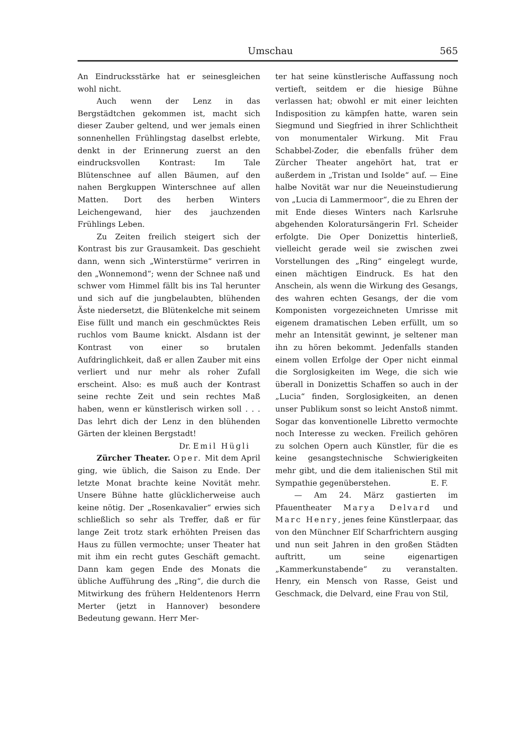Umschau 565
An Eindrucksstärke hat er seinesgleichen wohl nicht.
Auch wenn der Lenz in das Bergstädtchen gekommen ist, macht sich dieser Zauber geltend, und wer jemals einen sonnenhellen Frühlingstag daselbst erlebte, denkt in der Erinnerung zuerst an den eindrucksvollen Kontrast: Im Tale Blütenschnee auf allen Bäumen, auf den nahen Bergkuppen Winterschnee auf allen Matten. Dort des herben Winters Leichengewand, hier des jauchzenden Frühlings Leben.
Zu Zeiten freilich steigert sich der Kontrast bis zur Grausamkeit. Das geschieht dann, wenn sich „Winterstürme“ verirren in den „Wonnemond“; wenn der Schnee naß und schwer vom Himmel fällt bis ins Tal herunter und sich auf die jungbelaubten, blühenden Äste niedersetzt, die Blütenkelche mit seinem Eise füllt und manch ein geschmücktes Reis ruchlos vom Baume knickt. Alsdann ist der Kontrast von einer so brutalen Aufdringlichkeit, daß er allen Zauber mit eins verliert und nur mehr als roher Zufall erscheint. Also: es muß auch der Kontrast seine rechte Zeit und sein rechtes Maß haben, wenn er künstlerisch wirken soll . . . Das lehrt dich der Lenz in den blühenden Gärten der kleinen Bergstadt!
Dr. Emil Hügli
Zürcher Theater. Oper. Mit dem April ging, wie üblich, die Saison zu Ende. Der letzte Monat brachte keine Novität mehr. Unsere Bühne hatte glücklicherweise auch keine nötig. Der „Rosenkavalier“ erwies sich schließlich so sehr als Treffer, daß er für lange Zeit trotz stark erhöhten Preisen das Haus zu füllen vermochte; unser Theater hat mit ihm ein recht gutes Geschäft gemacht. Dann kam gegen Ende des Monats die übliche Aufführung des „Ring“, die durch die Mitwirkung des frühern Heldentenors Herrn Merter (jetzt in Hannover) besondere Bedeutung gewann. Herr Mer-
ter hat seine künstlerische Auffassung noch vertieft, seitdem er die hiesige Bühne verlassen hat; obwohl er mit einer leichten Indisposition zu kämpfen hatte, waren sein Siegmund und Siegfried in ihrer Schlichtheit von monumentaler Wirkung. Mit Frau Schabbel-Zoder, die ebenfalls früher dem Zürcher Theater angehört hat, trat er außerdem in „Tristan und Isolde“ auf. — Eine halbe Novität war nur die Neueinstudierung von „Lucia di Lammermoor“, die zu Ehren der mit Ende dieses Winters nach Karlsruhe abgehenden Koloratursängerin Frl. Scheider erfolgte. Die Oper Donizettis hinterließ, vielleicht gerade weil sie zwischen zwei Vorstellungen des „Ring“ eingelegt wurde, einen mächtigen Eindruck. Es hat den Anschein, als wenn die Wirkung des Gesangs, des wahren echten Gesangs, der die vom Komponisten vorgezeichneten Umrisse mit eigenem dramatischen Leben erfüllt, um so mehr an Intensität gewinnt, je seltener man ihn zu hören bekommt. Jedenfalls standen einem vollen Erfolge der Oper nicht einmal die Sorglosigkeiten im Wege, die sich wie überall in Donizettis Schaffen so auch in der „Lucia“ finden, Sorglosigkeiten, an denen unser Publikum sonst so leicht Anstoß nimmt. Sogar das konventionelle Libretto vermochte noch Interesse zu wecken. Freilich gehören zu solchen Opern auch Künstler, für die es keine gesangstechnische Schwierigkeiten mehr gibt, und die dem italienischen Stil mit Sympathie gegenüberstehen. E. F.
— Am 24. März gastierten im Pfauentheater Marya Delvard und Marc Henry, jenes feine Künstlerpaar, das von den Münchner Elf Scharfrichtern ausging und nun seit Jahren in den großen Städten auftritt, um seine eigenartigen „Kammerkunstabende“ zu veranstalten. Henry, ein Mensch von Rasse, Geist und Geschmack, die Delvard, eine Frau von Stil,